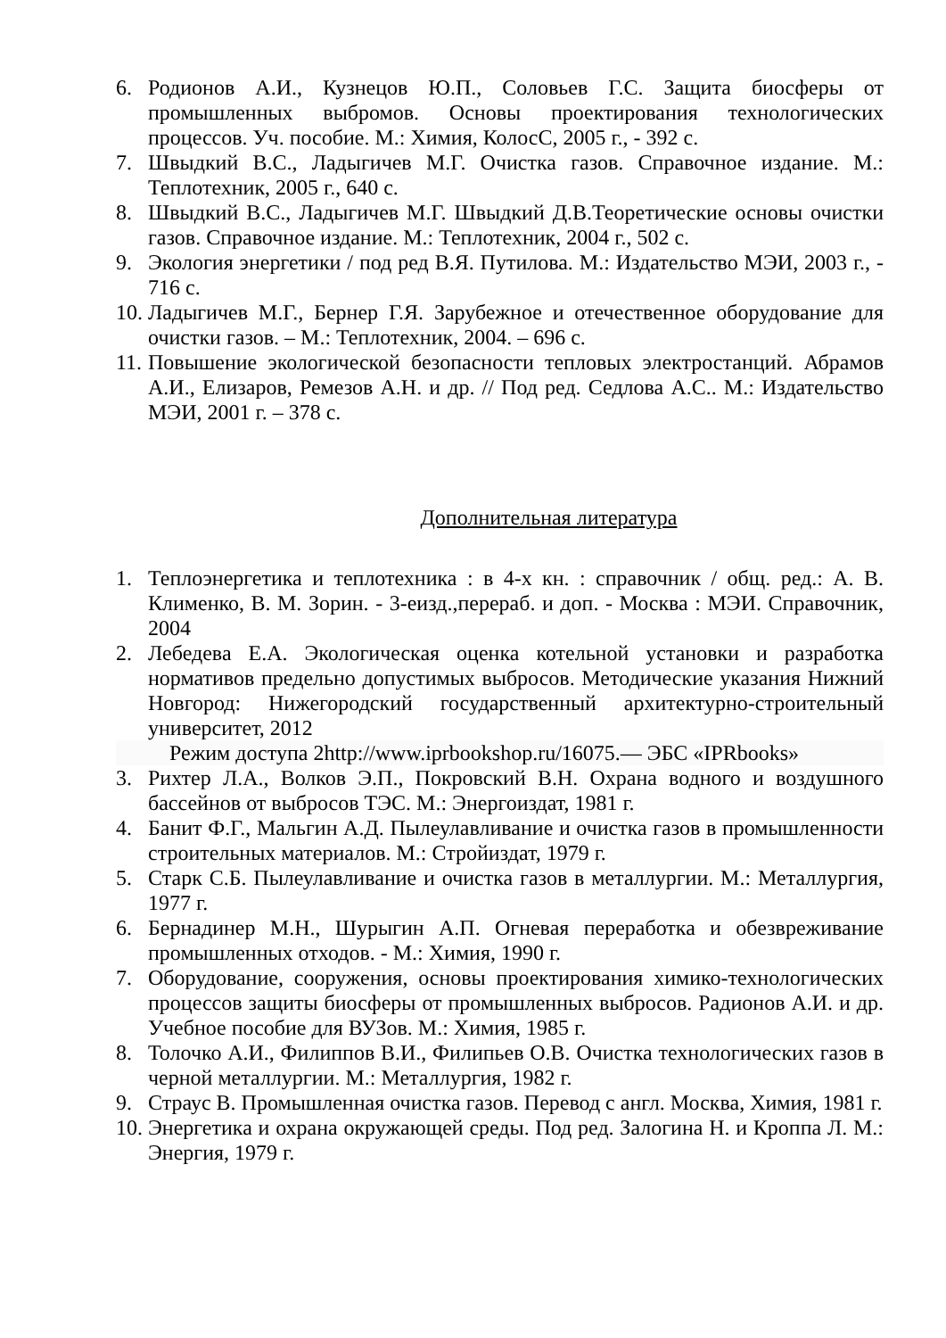6. Родионов А.И., Кузнецов Ю.П., Соловьев Г.С. Защита биосферы от промышленных выбромов. Основы проектирования технологических процессов. Уч. пособие. М.: Химия, КолосС, 2005 г., - 392 с.
7. Швыдкий В.С., Ладыгичев М.Г. Очистка газов. Справочное издание. М.: Теплотехник, 2005 г., 640 с.
8. Швыдкий В.С., Ладыгичев М.Г. Швыдкий Д.В.Теоретические основы очистки газов. Справочное издание. М.: Теплотехник, 2004 г., 502 с.
9. Экология энергетики / под ред В.Я. Путилова. М.: Издательство МЭИ, 2003 г., - 716 с.
10. Ладыгичев М.Г., Бернер Г.Я. Зарубежное и отечественное оборудование для очистки газов. – М.: Теплотехник, 2004. – 696 с.
11. Повышение экологической безопасности тепловых электростанций. Абрамов А.И., Елизаров, Ремезов А.Н. и др. // Под ред. Седлова А.С.. М.: Издательство МЭИ, 2001 г. – 378 с.
Дополнительная литература
1. Теплоэнергетика и теплотехника : в 4-х кн. : справочник / общ. ред.: А. В. Клименко, В. М. Зорин. - 3-еизд.,перераб. и доп. - Москва : МЭИ. Справочник, 2004
2. Лебедева Е.А. Экологическая оценка котельной установки и разработка нормативов предельно допустимых выбросов. Методические указания Нижний Новгород: Нижегородский государственный архитектурно-строительный университет, 2012
Режим доступа 2http://www.iprbookshop.ru/16075.— ЭБС «IPRbooks»
3. Рихтер Л.А., Волков Э.П., Покровский В.Н. Охрана водного и воздушного бассейнов от выбросов ТЭС. М.: Энергоиздат, 1981 г.
4. Банит Ф.Г., Мальгин А.Д. Пылеулавливание и очистка газов в промышленности строительных материалов. М.: Стройиздат, 1979 г.
5. Старк С.Б. Пылеулавливание и очистка газов в металлургии. М.: Металлургия, 1977 г.
6. Бернадинер М.Н., Шурыгин А.П. Огневая переработка и обезвреживание промышленных отходов. - М.: Химия, 1990 г.
7. Оборудование, сооружения, основы проектирования химико-технологических процессов защиты биосферы от промышленных выбросов. Радионов А.И. и др. Учебное пособие для ВУЗов. М.: Химия, 1985 г.
8. Толочко А.И., Филиппов В.И., Филипьев О.В. Очистка технологических газов в черной металлургии. М.: Металлургия, 1982 г.
9. Страус В. Промышленная очистка газов. Перевод с англ. Москва, Химия, 1981 г.
10. Энергетика и охрана окружающей среды. Под ред. Залогина Н. и Кроппа Л. М.: Энергия, 1979 г.